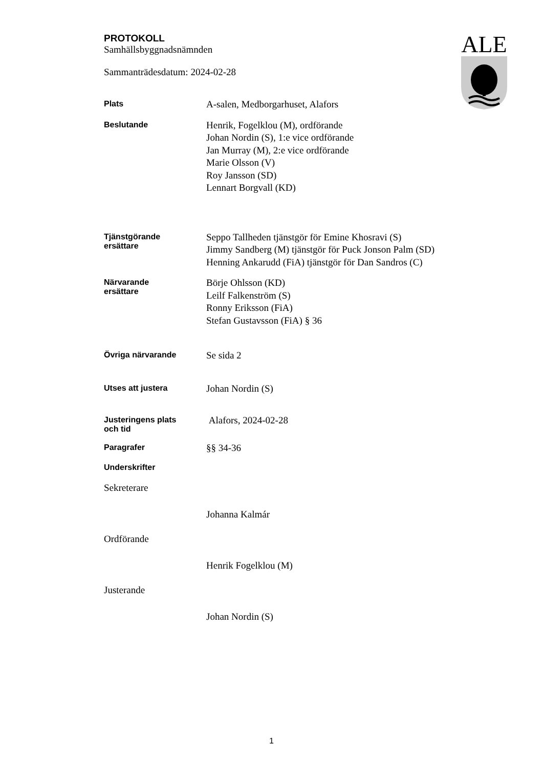ALE
PROTOKOLL
Samhällsbyggnadsnämnden
Sammanträdesdatum: 2024-02-28
Plats
A-salen, Medborgarhuset, Alafors
Beslutande
Henrik, Fogelklou (M), ordförande
Johan Nordin (S), 1:e vice ordförande
Jan Murray (M), 2:e vice ordförande
Marie Olsson (V)
Roy Jansson (SD)
Lennart Borgvall (KD)
Tjänstgörande
ersättare
Seppo Tallheden tjänstgör för Emine Khosravi (S)
Jimmy Sandberg (M) tjänstgör för Puck Jonson Palm (SD)
Henning Ankarudd (FiA) tjänstgör för Dan Sandros (C)
Närvarande
ersättare
Börje Ohlsson (KD)
Leilf Falkenström (S)
Ronny Eriksson (FiA)
Stefan Gustavsson (FiA) § 36
Övriga närvarande
Se sida 2
Utses att justera
Johan Nordin (S)
Justeringens plats
och tid
Alafors, 2024-02-28
Paragrafer
§§ 34-36
Underskrifter
Sekreterare
Johanna Kalmár
Ordförande
Henrik Fogelklou (M)
Justerande
Johan Nordin (S)
1